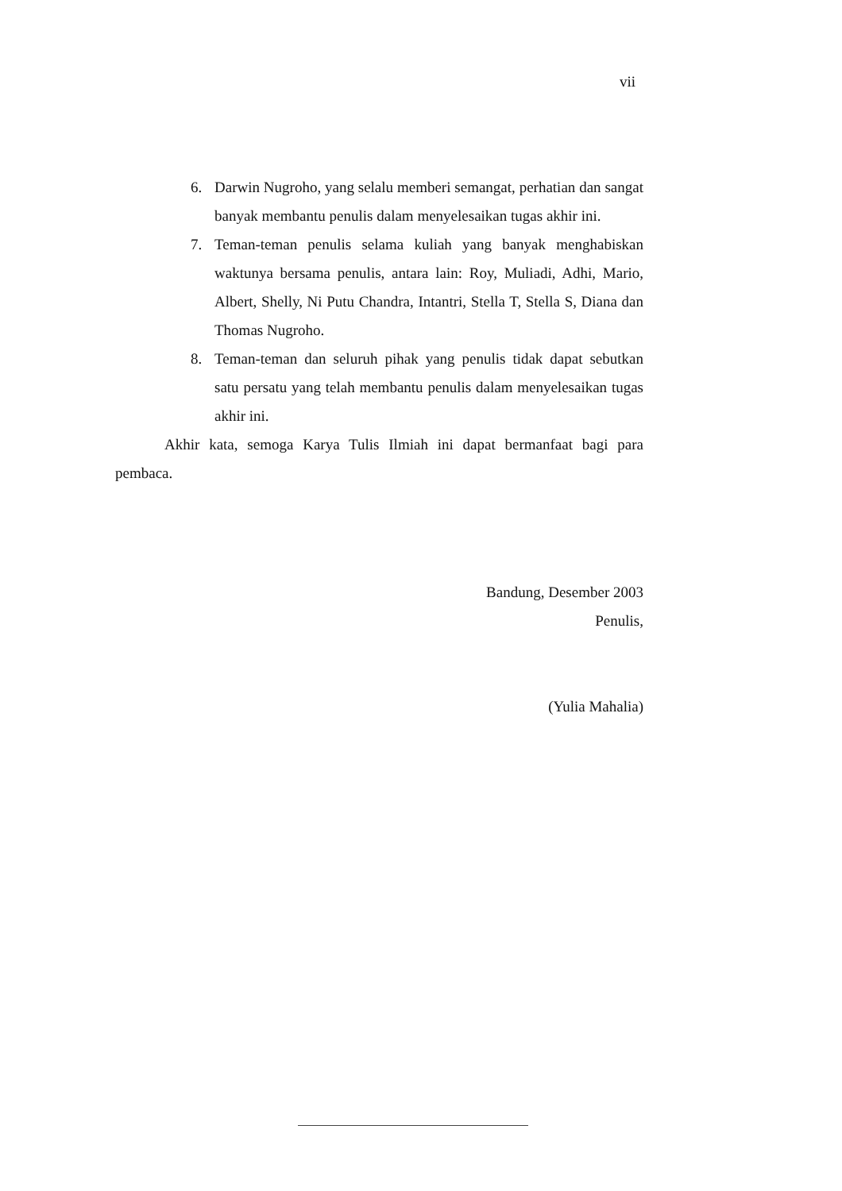vii
6. Darwin Nugroho, yang selalu memberi semangat, perhatian dan sangat banyak membantu penulis dalam menyelesaikan tugas akhir ini.
7. Teman-teman penulis selama kuliah yang banyak menghabiskan waktunya bersama penulis, antara lain: Roy, Muliadi, Adhi, Mario, Albert, Shelly, Ni Putu Chandra, Intantri, Stella T, Stella S, Diana dan Thomas Nugroho.
8. Teman-teman dan seluruh pihak yang penulis tidak dapat sebutkan satu persatu yang telah membantu penulis dalam menyelesaikan tugas akhir ini.
Akhir kata, semoga Karya Tulis Ilmiah ini dapat bermanfaat bagi para pembaca.
Bandung, Desember 2003
Penulis,
(Yulia Mahalia)